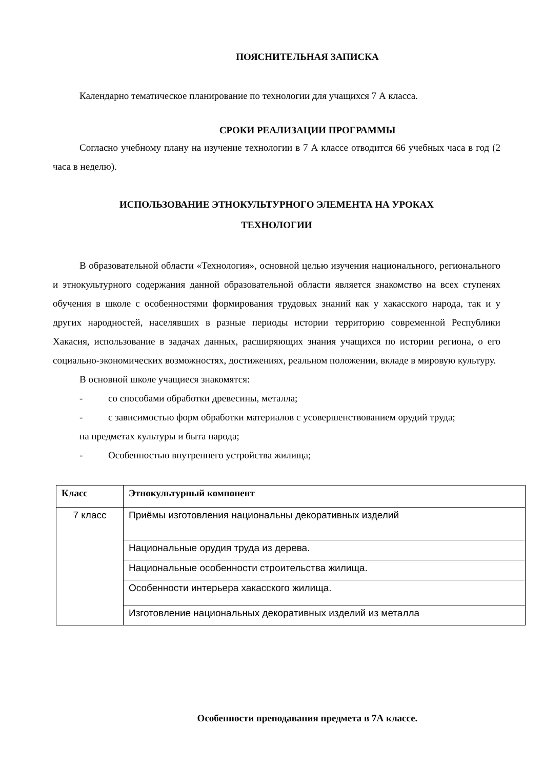ПОЯСНИТЕЛЬНАЯ ЗАПИСКА
Календарно тематическое планирование по технологии для учащихся 7 А класса.
СРОКИ РЕАЛИЗАЦИИ ПРОГРАММЫ
Согласно учебному плану на изучение технологии в 7 А классе отводится 66 учебных часа в год (2 часа в неделю).
ИСПОЛЬЗОВАНИЕ ЭТНОКУЛЬТУРНОГО ЭЛЕМЕНТА НА УРОКАХ
ТЕХНОЛОГИИ
В образовательной области «Технология», основной целью изучения национального, регионального и этнокультурного содержания данной образовательной области является знакомство на всех ступенях обучения в школе с особенностями формирования трудовых знаний как у хакасского народа, так и у других народностей, населявших в разные периоды истории территорию современной Республики Хакасия, использование в задачах данных, расширяющих знания учащихся по истории региона, о его социально-экономических возможностях, достижениях, реальном положении, вкладе в мировую культуру.
В основной школе учащиеся знакомятся:
- со способами обработки древесины, металла;
- с зависимостью форм обработки материалов с усовершенствованием орудий труда;
на предметах культуры и быта народа;
- Особенностью внутреннего устройства жилища;
| Класс | Этнокультурный компонент |
| --- | --- |
| 7 класс | Приёмы изготовления национальны декоративных изделий |
| | Национальные орудия труда из дерева. |
| | Национальные особенности строительства жилища. |
| | Особенности интерьера хакасского жилища. |
| | Изготовление национальных декоративных изделий из металла |
Особенности преподавания предмета в 7А классе.